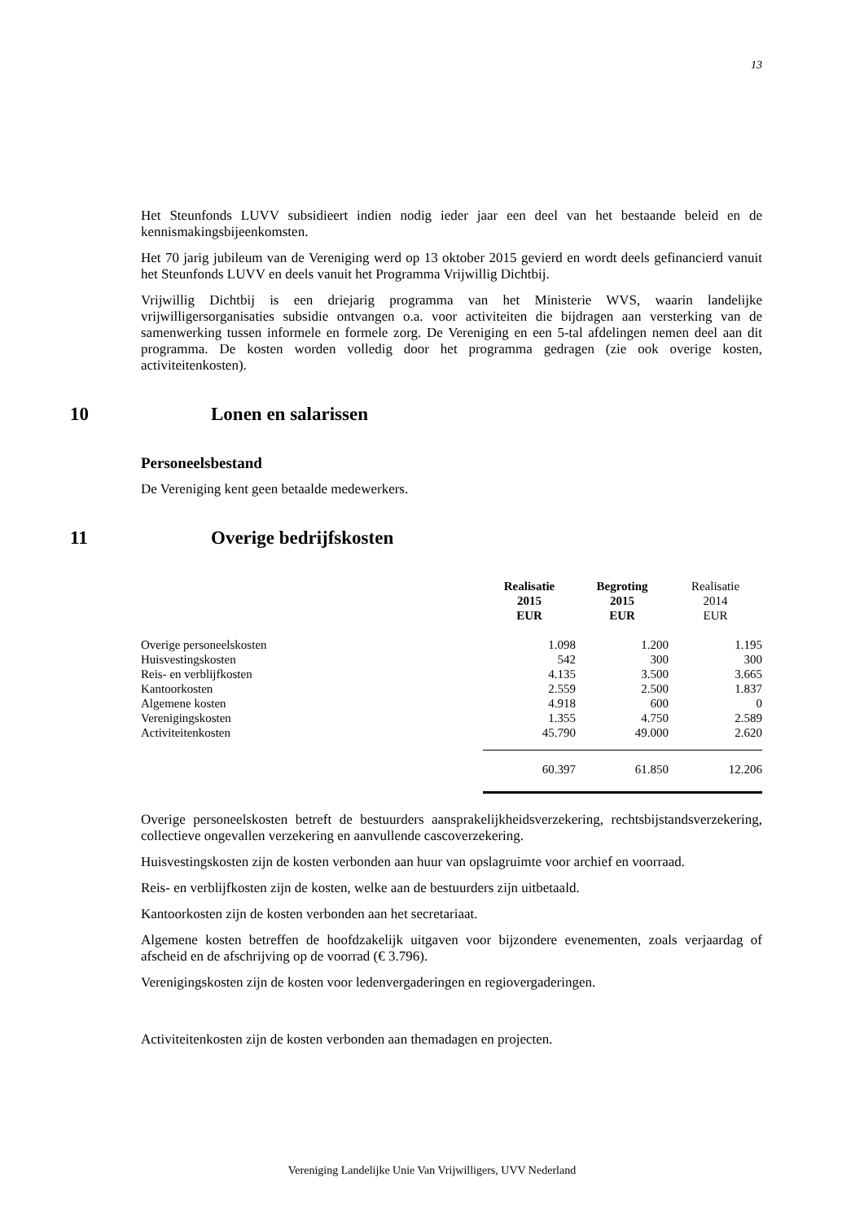13
Het Steunfonds LUVV subsidieert indien nodig ieder jaar een deel van het bestaande beleid en de kennismakingsbijeenkomsten.
Het 70 jarig jubileum van de Vereniging werd op 13 oktober 2015 gevierd en wordt deels gefinancierd vanuit het Steunfonds LUVV en deels vanuit het Programma Vrijwillig Dichtbij.
Vrijwillig Dichtbij is een driejarig programma van het Ministerie WVS, waarin landelijke vrijwilligersorganisaties subsidie ontvangen o.a. voor activiteiten die bijdragen aan versterking van de samenwerking tussen informele en formele zorg. De Vereniging en een 5-tal afdelingen nemen deel aan dit programma. De kosten worden volledig door het programma gedragen (zie ook overige kosten, activiteitenkosten).
10 Lonen en salarissen
Personeelsbestand
De Vereniging kent geen betaalde medewerkers.
11 Overige bedrijfskosten
| | Realisatie 2015 EUR | Begroting 2015 EUR | Realisatie 2014 EUR |
| --- | --- | --- | --- |
| Overige personeelskosten | 1.098 | 1.200 | 1.195 |
| Huisvestingskosten | 542 | 300 | 300 |
| Reis- en verblijfkosten | 4.135 | 3.500 | 3.665 |
| Kantoorkosten | 2.559 | 2.500 | 1.837 |
| Algemene kosten | 4.918 | 600 | 0 |
| Verenigingskosten | 1.355 | 4.750 | 2.589 |
| Activiteitenkosten | 45.790 | 49.000 | 2.620 |
| | 60.397 | 61.850 | 12.206 |
Overige personeelskosten betreft de bestuurders aansprakelijkheidsverzekering, rechtsbijstandsverzekering, collectieve ongevallen verzekering en aanvullende cascoverzekering.
Huisvestingskosten zijn de kosten verbonden aan huur van opslagruimte voor archief en voorraad.
Reis- en verblijfkosten zijn de kosten, welke aan de bestuurders zijn uitbetaald.
Kantoorkosten zijn de kosten verbonden aan het secretariaat.
Algemene kosten betreffen de hoofdzakelijk uitgaven voor bijzondere evenementen, zoals verjaardag of afscheid en de afschrijving op de voorrad (€ 3.796).
Verenigingskosten zijn de kosten voor ledenvergaderingen en regiovergaderingen.
Activiteitenkosten zijn de kosten verbonden aan themadagen en projecten.
Vereniging Landelijke Unie Van Vrijwilligers, UVV Nederland